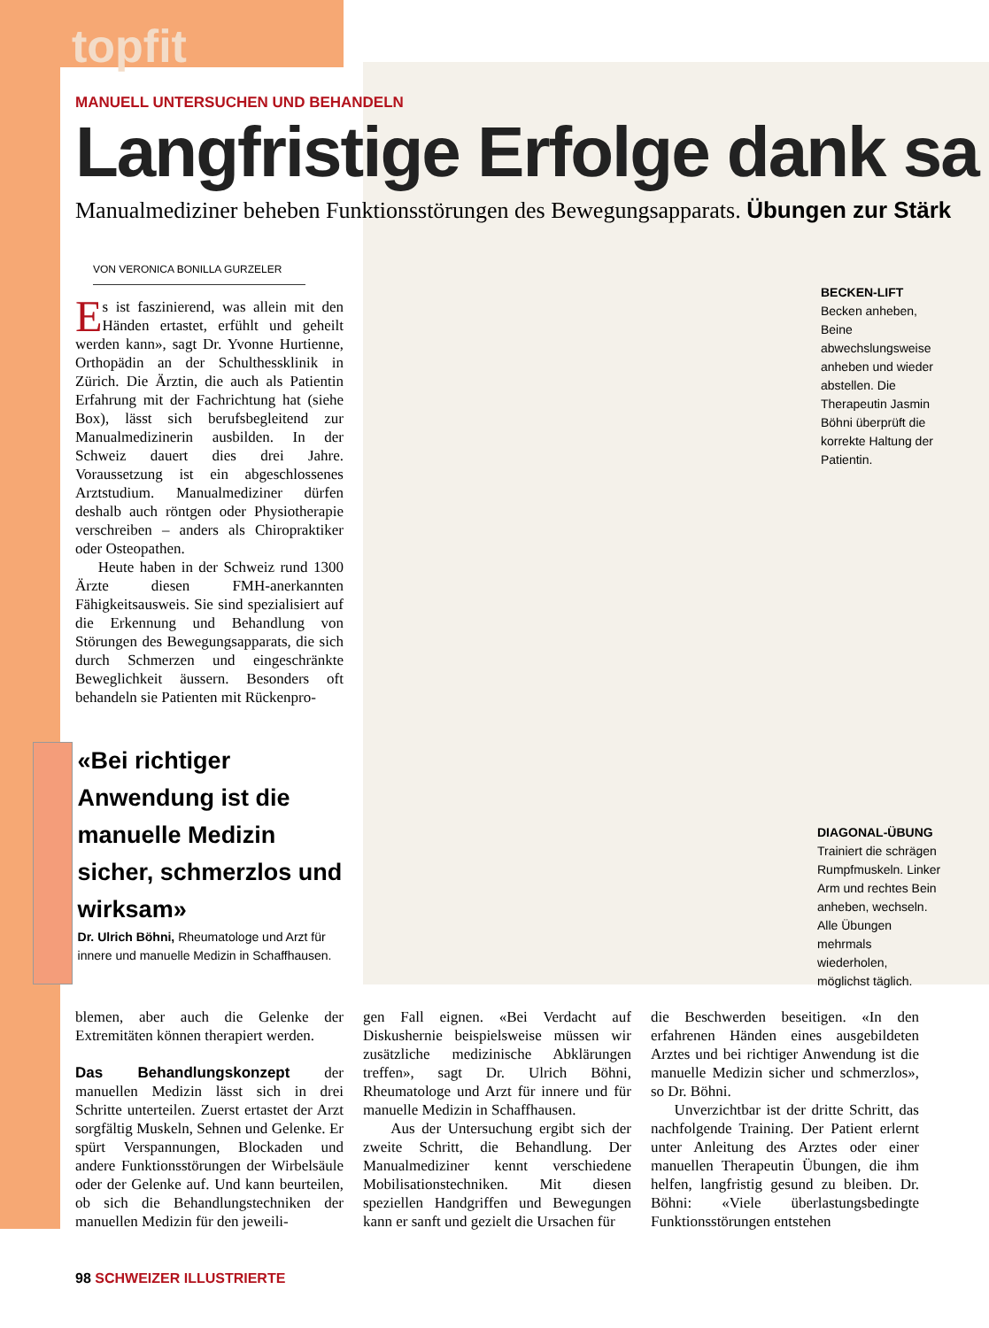topfit
MANUELL UNTERSUCHEN UND BEHANDELN
Langfristige Erfolge dank sa
Manualmediziner beheben Funktionsstörungen des Bewegungsapparats. Übungen zur Stärk
VON VERONICA BONILLA GURZELER
Es ist faszinierend, was allein mit den Händen ertastet, erfühlt und geheilt werden kann», sagt Dr. Yvonne Hurtienne, Orthopädin an der Schulthessklinik in Zürich. Die Ärztin, die auch als Patientin Erfahrung mit der Fachrichtung hat (siehe Box), lässt sich berufsbegleitend zur Manualmedizinerin ausbilden. In der Schweiz dauert dies drei Jahre. Voraussetzung ist ein abgeschlossenes Arztstudium. Manualmediziner dürfen deshalb auch röntgen oder Physiotherapie verschreiben – anders als Chiropraktiker oder Osteopathen.
Heute haben in der Schweiz rund 1300 Ärzte diesen FMH-anerkannten Fähigkeitsausweis. Sie sind spezialisiert auf die Erkennung und Behandlung von Störungen des Bewegungsapparats, die sich durch Schmerzen und eingeschränkte Beweglichkeit äussern. Besonders oft behandeln sie Patienten mit Rückenpro-
BECKEN-LIFT
Becken anheben, Beine abwechslungsweise anheben und wieder abstellen. Die Therapeutin Jasmin Böhni überprüft die korrekte Haltung der Patientin.
DIAGONAL-ÜBUNG Trainiert die schrägen Rumpfmuskeln. Linker Arm und rechtes Bein anheben, wechseln. Alle Übungen mehrmals wiederholen, möglichst täglich.
«Bei richtiger Anwendung ist die manuelle Medizin sicher, schmerzlos und wirksam»
Dr. Ulrich Böhni, Rheumatologe und Arzt für innere und manuelle Medizin in Schaffhausen.
blemen, aber auch die Gelenke der Extremitäten können therapiert werden.
Das Behandlungskonzept der manuellen Medizin lässt sich in drei Schritte unterteilen. Zuerst ertastet der Arzt sorgfältig Muskeln, Sehnen und Gelenke. Er spürt Verspannungen, Blockaden und andere Funktionsstörungen der Wirbelsäule oder der Gelenke auf. Und kann beurteilen, ob sich die Behandlungstechniken der manuellen Medizin für den jeweili-
gen Fall eignen. «Bei Verdacht auf Diskushernie beispielsweise müssen wir zusätzliche medizinische Abklärungen treffen», sagt Dr. Ulrich Böhni, Rheumatologe und Arzt für innere und für manuelle Medizin in Schaffhausen.
Aus der Untersuchung ergibt sich der zweite Schritt, die Behandlung. Der Manualmediziner kennt verschiedene Mobilisationstechniken. Mit diesen speziellen Handgriffen und Bewegungen kann er sanft und gezielt die Ursachen für
die Beschwerden beseitigen. «In den erfahrenen Händen eines ausgebildeten Arztes und bei richtiger Anwendung ist die manuelle Medizin sicher und schmerzlos», so Dr. Böhni.
Unverzichtbar ist der dritte Schritt, das nachfolgende Training. Der Patient erlernt unter Anleitung des Arztes oder einer manuellen Therapeutin Übungen, die ihm helfen, langfristig gesund zu bleiben. Dr. Böhni: «Viele überlastungsbedingte Funktionsstörungen entstehen
98 SCHWEIZER ILLUSTRIERTE